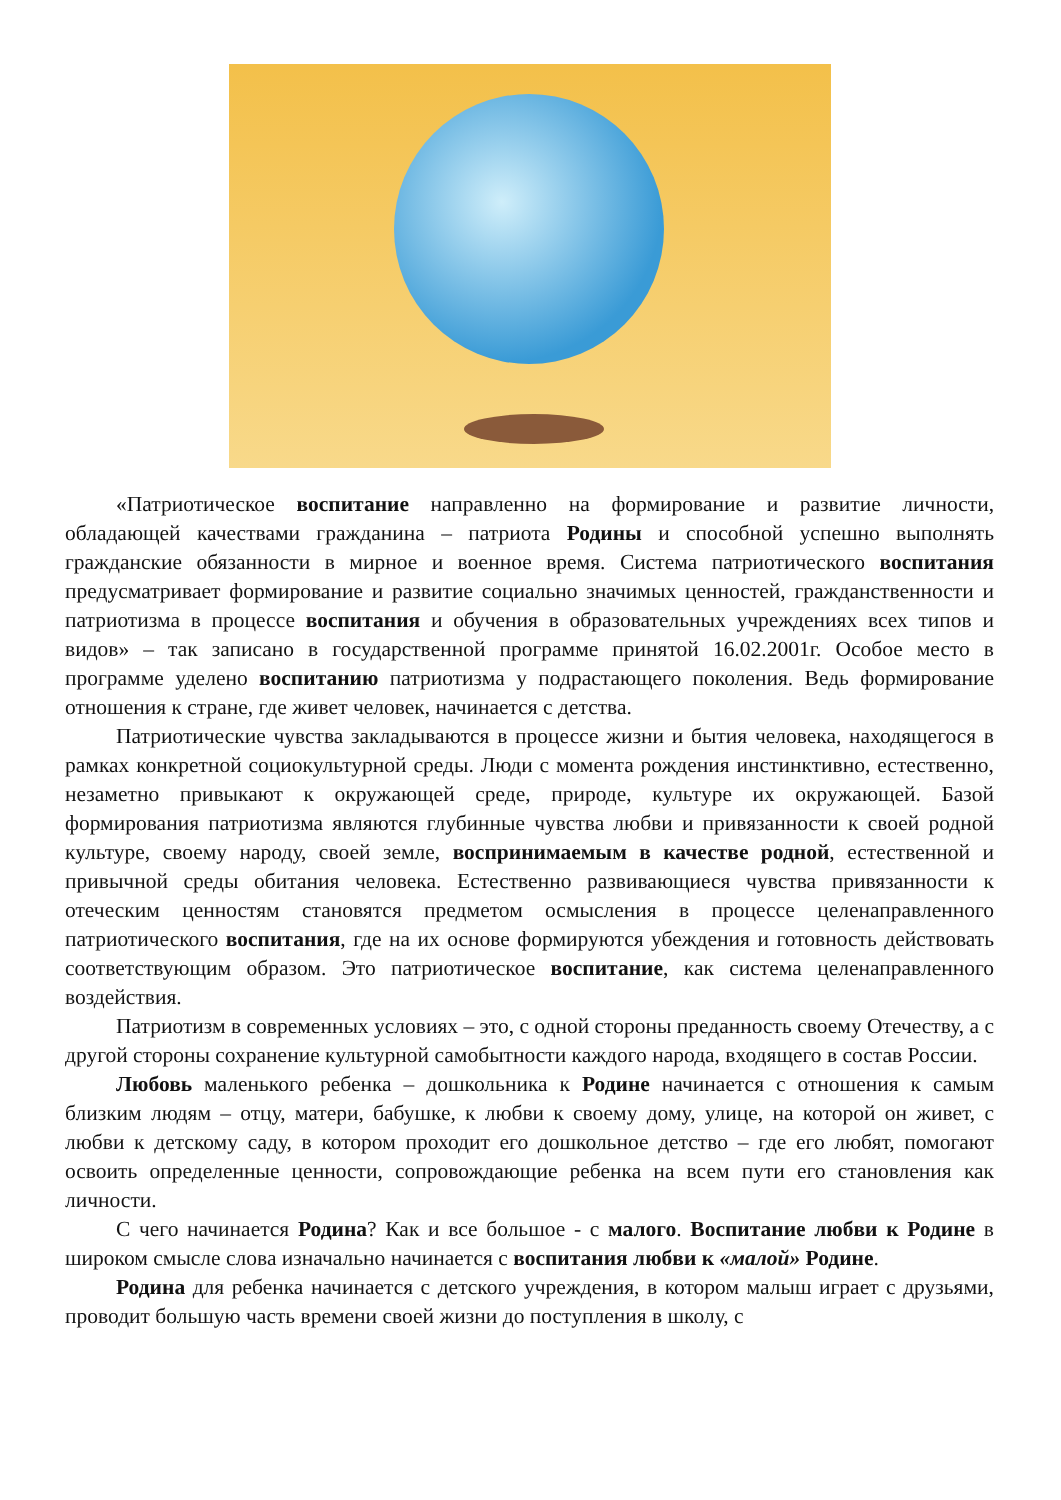«Патриотическое воспитание направленно на формирование и развитие личности, обладающей качествами гражданина – патриота Родины и способной успешно выполнять гражданские обязанности в мирное и военное время. Система патриотического воспитания предусматривает формирование и развитие социально значимых ценностей, гражданственности и патриотизма в процессе воспитания и обучения в образовательных учреждениях всех типов и видов» – так записано в государственной программе принятой 16.02.2001г. Особое место в программе уделено воспитанию патриотизма у подрастающего поколения. Ведь формирование отношения к стране, где живет человек, начинается с детства.
Патриотические чувства закладываются в процессе жизни и бытия человека, находящегося в рамках конкретной социокультурной среды. Люди с момента рождения инстинктивно, естественно, незаметно привыкают к окружающей среде, природе, культуре их окружающей. Базой формирования патриотизма являются глубинные чувства любви и привязанности к своей родной культуре, своему народу, своей земле, воспринимаемым в качестве родной, естественной и привычной среды обитания человека. Естественно развивающиеся чувства привязанности к отеческим ценностям становятся предметом осмысления в процессе целенаправленного патриотического воспитания, где на их основе формируются убеждения и готовность действовать соответствующим образом. Это патриотическое воспитание, как система целенаправленного воздействия.
Патриотизм в современных условиях – это, с одной стороны преданность своему Отечеству, а с другой стороны сохранение культурной самобытности каждого народа, входящего в состав России.
Любовь маленького ребенка – дошкольника к Родине начинается с отношения к самым близким людям – отцу, матери, бабушке, к любви к своему дому, улице, на которой он живет, с любви к детскому саду, в котором проходит его дошкольное детство – где его любят, помогают освоить определенные ценности, сопровождающие ребенка на всем пути его становления как личности.
С чего начинается Родина? Как и все большое - с малого. Воспитание любви к Родине в широком смысле слова изначально начинается с воспитания любви к «малой» Родине.
Родина для ребенка начинается с детского учреждения, в котором малыш играет с друзьями, проводит большую часть времени своей жизни до поступления в школу, с